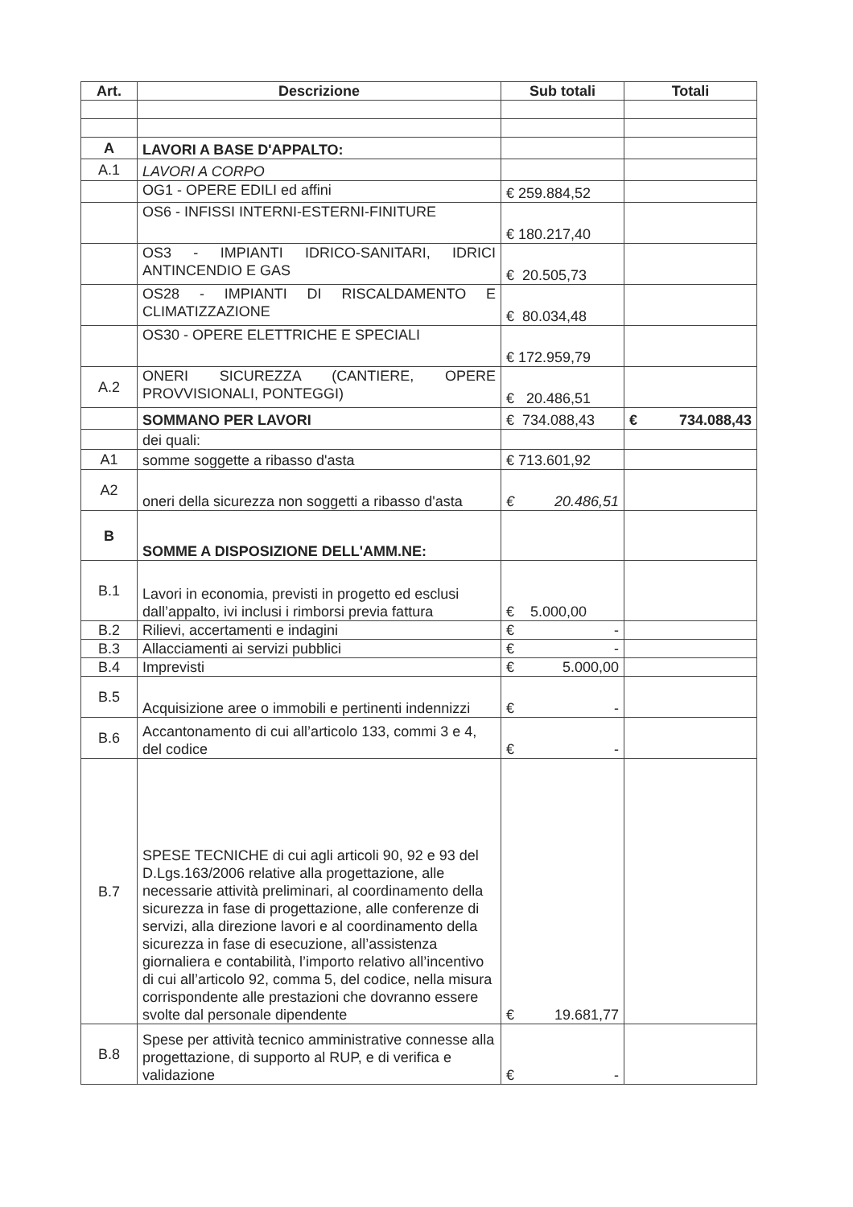| Art. | Descrizione | Sub totali | Totali |
| --- | --- | --- | --- |
| A | LAVORI A BASE D'APPALTO: | | |
| A.1 | LAVORI A CORPO | | |
| | OG1 - OPERE EDILI ed affini | € 259.884,52 | |
| | OS6 - INFISSI INTERNI-ESTERNI-FINITURE | € 180.217,40 | |
| | OS3 - IMPIANTI IDRICO-SANITARI, IDRICI ANTINCENDIO E GAS | € 20.505,73 | |
| | OS28 - IMPIANTI DI RISCALDAMENTO E CLIMATIZZAZIONE | € 80.034,48 | |
| | OS30 - OPERE ELETTRICHE E SPECIALI | € 172.959,79 | |
| A.2 | ONERI SICUREZZA (CANTIERE, OPERE PROVVISIONALI, PONTEGGI) | € 20.486,51 | |
| | SOMMANO PER LAVORI | € 734.088,43 | € 734.088,43 |
| | dei quali: | | |
| A1 | somme soggette a ribasso d'asta | € 713.601,92 | |
| A2 | oneri della sicurezza non soggetti a ribasso d'asta | € 20.486,51 | |
| B | SOMME A DISPOSIZIONE DELL'AMM.NE: | | |
| B.1 | Lavori in economia, previsti in progetto ed esclusi dall’appalto, ivi inclusi i rimborsi previa fattura | € 5.000,00 | |
| B.2 | Rilievi, accertamenti e indagini | € - | |
| B.3 | Allacciamenti ai servizi pubblici | € - | |
| B.4 | Imprevisti | € 5.000,00 | |
| B.5 | Acquisizione aree o immobili e pertinenti indennizzi | € - | |
| B.6 | Accantonamento di cui all’articolo 133, commi 3 e 4, del codice | € - | |
| B.7 | SPESE TECNICHE di cui agli articoli 90, 92 e 93 del D.Lgs.163/2006 relative alla progettazione, alle necessarie attività preliminari, al coordinamento della sicurezza in fase di progettazione, alle conferenze di servizi, alla direzione lavori e al coordinamento della sicurezza in fase di esecuzione, all’assistenza giornaliera e contabilità, l’importo relativo all’incentivo di cui all’articolo 92, comma 5, del codice, nella misura corrispondente alle prestazioni che dovranno essere svolte dal personale dipendente | € 19.681,77 | |
| B.8 | Spese per attività tecnico amministrative connesse alla progettazione, di supporto al RUP, e di verifica e validazione | € - | |